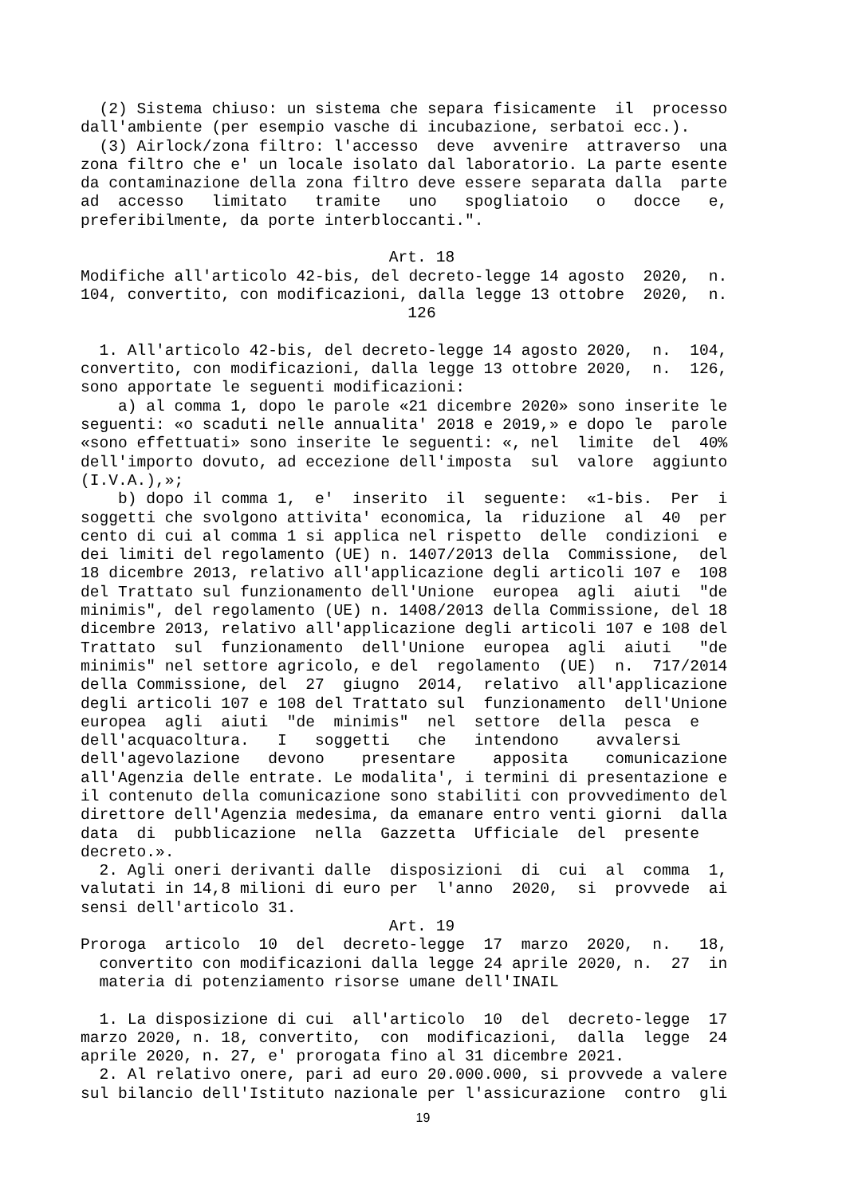(2) Sistema chiuso: un sistema che separa fisicamente il processo dall'ambiente (per esempio vasche di incubazione, serbatoi ecc.). (3) Airlock/zona filtro: l'accesso deve avvenire attraverso una zona filtro che e' un locale isolato dal laboratorio. La parte esente da contaminazione della zona filtro deve essere separata dalla parte ad accesso limitato tramite uno spogliatoio o docce e, preferibilmente, da porte interbloccanti.".
Art. 18
Modifiche all'articolo 42-bis, del decreto-legge 14 agosto 2020, n. 104, convertito, con modificazioni, dalla legge 13 ottobre 2020, n.
126
1. All'articolo 42-bis, del decreto-legge 14 agosto 2020, n. 104, convertito, con modificazioni, dalla legge 13 ottobre 2020, n. 126, sono apportate le seguenti modificazioni: a) al comma 1, dopo le parole «21 dicembre 2020» sono inserite le seguenti: «o scaduti nelle annualita' 2018 e 2019,» e dopo le parole «sono effettuati» sono inserite le seguenti: «, nel limite del 40% dell'importo dovuto, ad eccezione dell'imposta sul valore aggiunto (I.V.A.),»; b) dopo il comma 1, e' inserito il seguente: «1-bis. Per i soggetti che svolgono attivita' economica, la riduzione al 40 per cento di cui al comma 1 si applica nel rispetto delle condizioni e dei limiti del regolamento (UE) n. 1407/2013 della Commissione, del 18 dicembre 2013, relativo all'applicazione degli articoli 107 e 108 del Trattato sul funzionamento dell'Unione europea agli aiuti "de minimis", del regolamento (UE) n. 1408/2013 della Commissione, del 18 dicembre 2013, relativo all'applicazione degli articoli 107 e 108 del Trattato sul funzionamento dell'Unione europea agli aiuti "de minimis" nel settore agricolo, e del regolamento (UE) n. 717/2014 della Commissione, del 27 giugno 2014, relativo all'applicazione degli articoli 107 e 108 del Trattato sul funzionamento dell'Unione europea agli aiuti "de minimis" nel settore della pesca e dell'acquacoltura. I soggetti che intendono avvalersi dell'agevolazione devono presentare apposita comunicazione all'Agenzia delle entrate. Le modalita', i termini di presentazione e il contenuto della comunicazione sono stabiliti con provvedimento del direttore dell'Agenzia medesima, da emanare entro venti giorni dalla data di pubblicazione nella Gazzetta Ufficiale del presente decreto.». 2. Agli oneri derivanti dalle disposizioni di cui al comma 1, valutati in 14,8 milioni di euro per l'anno 2020, si provvede ai sensi dell'articolo 31.
Art. 19
Proroga articolo 10 del decreto-legge 17 marzo 2020, n. 18, convertito con modificazioni dalla legge 24 aprile 2020, n. 27 in materia di potenziamento risorse umane dell'INAIL 1. La disposizione di cui all'articolo 10 del decreto-legge 17 marzo 2020, n. 18, convertito, con modificazioni, dalla legge 24 aprile 2020, n. 27, e' prorogata fino al 31 dicembre 2021. 2. Al relativo onere, pari ad euro 20.000.000, si provvede a valere sul bilancio dell'Istituto nazionale per l'assicurazione contro gli
19